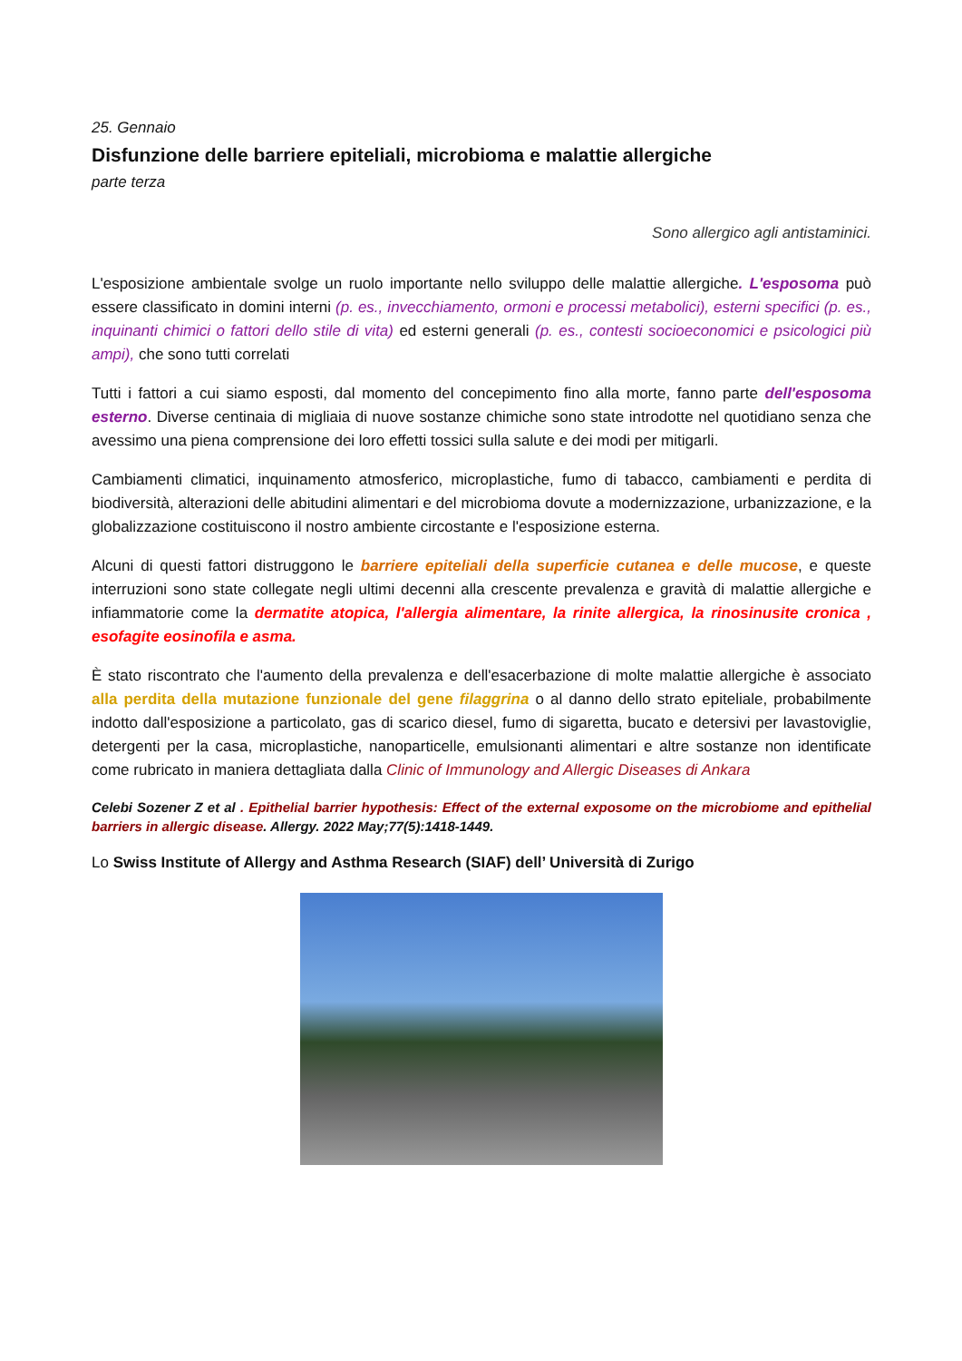25. Gennaio
Disfunzione delle barriere epiteliali, microbioma e malattie allergiche
parte terza
Sono allergico agli antistaminici.
L'esposizione ambientale svolge un ruolo importante nello sviluppo delle malattie allergiche. L'esposoma può essere classificato in domini interni (p. es., invecchiamento, ormoni e processi metabolici), esterni specifici (p. es., inquinanti chimici o fattori dello stile di vita) ed esterni generali (p. es., contesti socioeconomici e psicologici più ampi), che sono tutti correlati
Tutti i fattori a cui siamo esposti, dal momento del concepimento fino alla morte, fanno parte dell'esposoma esterno. Diverse centinaia di migliaia di nuove sostanze chimiche sono state introdotte nel quotidiano senza che avessimo una piena comprensione dei loro effetti tossici sulla salute e dei modi per mitigarli.
Cambiamenti climatici, inquinamento atmosferico, microplastiche, fumo di tabacco, cambiamenti e perdita di biodiversità, alterazioni delle abitudini alimentari e del microbioma dovute a modernizzazione, urbanizzazione, e la globalizzazione costituiscono il nostro ambiente circostante e l'esposizione esterna.
Alcuni di questi fattori distruggono le barriere epiteliali della superficie cutanea e delle mucose, e queste interruzioni sono state collegate negli ultimi decenni alla crescente prevalenza e gravità di malattie allergiche e infiammatorie come la dermatite atopica, l'allergia alimentare, la rinite allergica, la rinosinusite cronica , esofagite eosinofila e asma.
È stato riscontrato che l'aumento della prevalenza e dell'esacerbazione di molte malattie allergiche è associato alla perdita della mutazione funzionale del gene filaggrina o al danno dello strato epiteliale, probabilmente indotto dall'esposizione a particolato, gas di scarico diesel, fumo di sigaretta, bucato e detersivi per lavastoviglie, detergenti per la casa, microplastiche, nanoparticelle, emulsionanti alimentari e altre sostanze non identificate come rubricato in maniera dettagliata dalla Clinic of Immunology and Allergic Diseases di Ankara
Celebi Sozener Z et al . Epithelial barrier hypothesis: Effect of the external exposome on the microbiome and epithelial barriers in allergic disease. Allergy. 2022 May;77(5):1418-1449.
Lo Swiss Institute of Allergy and Asthma Research (SIAF) dell’ Università di Zurigo